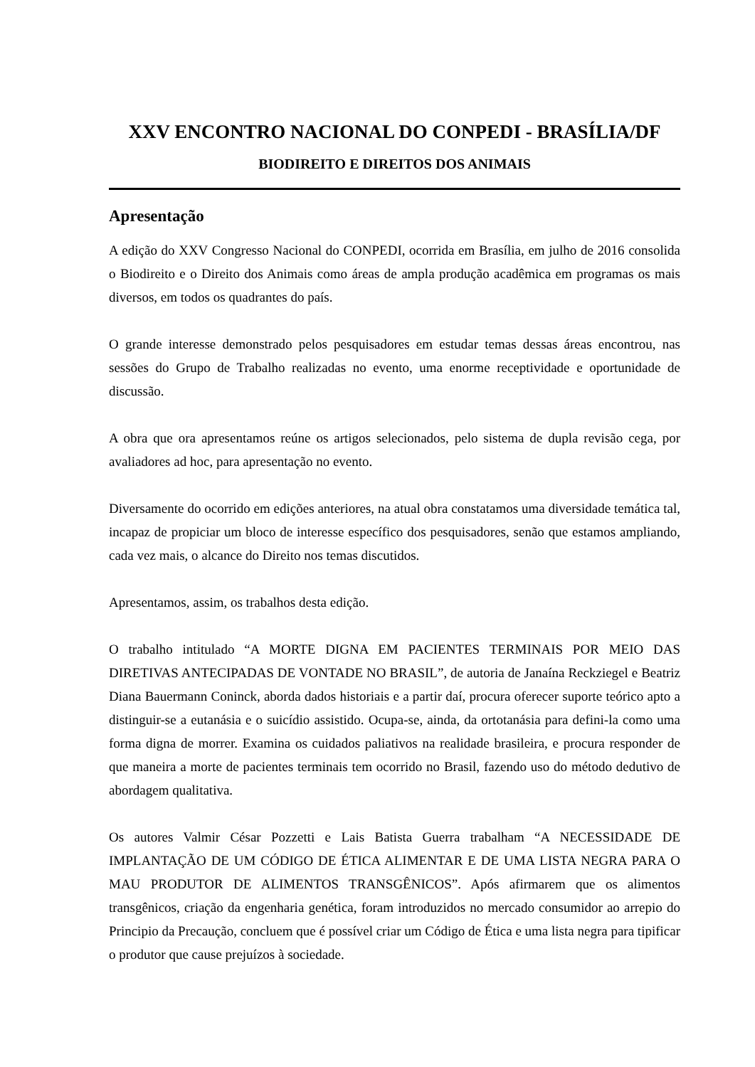XXV ENCONTRO NACIONAL DO CONPEDI - BRASÍLIA/DF
BIODIREITO E DIREITOS DOS ANIMAIS
Apresentação
A edição do XXV Congresso Nacional do CONPEDI, ocorrida em Brasília, em julho de 2016 consolida o Biodireito e o Direito dos Animais como áreas de ampla produção acadêmica em programas os mais diversos, em todos os quadrantes do país.
O grande interesse demonstrado pelos pesquisadores em estudar temas dessas áreas encontrou, nas sessões do Grupo de Trabalho realizadas no evento, uma enorme receptividade e oportunidade de discussão.
A obra que ora apresentamos reúne os artigos selecionados, pelo sistema de dupla revisão cega, por avaliadores ad hoc, para apresentação no evento.
Diversamente do ocorrido em edições anteriores, na atual obra constatamos uma diversidade temática tal, incapaz de propiciar um bloco de interesse específico dos pesquisadores, senão que estamos ampliando, cada vez mais, o alcance do Direito nos temas discutidos.
Apresentamos, assim, os trabalhos desta edição.
O trabalho intitulado “A MORTE DIGNA EM PACIENTES TERMINAIS POR MEIO DAS DIRETIVAS ANTECIPADAS DE VONTADE NO BRASIL”, de autoria de Janaína Reckziegel e Beatriz Diana Bauermann Coninck, aborda dados historiais e a partir daí, procura oferecer suporte teórico apto a distinguir-se a eutanásia e o suicídio assistido. Ocupa-se, ainda, da ortotanásia para defini-la como uma forma digna de morrer. Examina os cuidados paliativos na realidade brasileira, e procura responder de que maneira a morte de pacientes terminais tem ocorrido no Brasil, fazendo uso do método dedutivo de abordagem qualitativa.
Os autores Valmir César Pozzetti e Lais Batista Guerra trabalham “A NECESSIDADE DE IMPLANTAÇÃO DE UM CÓDIGO DE ÉTICA ALIMENTAR E DE UMA LISTA NEGRA PARA O MAU PRODUTOR DE ALIMENTOS TRANSGÊNICOS”. Após afirmarem que os alimentos transgênicos, criação da engenharia genética, foram introduzidos no mercado consumidor ao arrepio do Principio da Precaução, concluem que é possível criar um Código de Ética e uma lista negra para tipificar o produtor que cause prejuízos à sociedade.